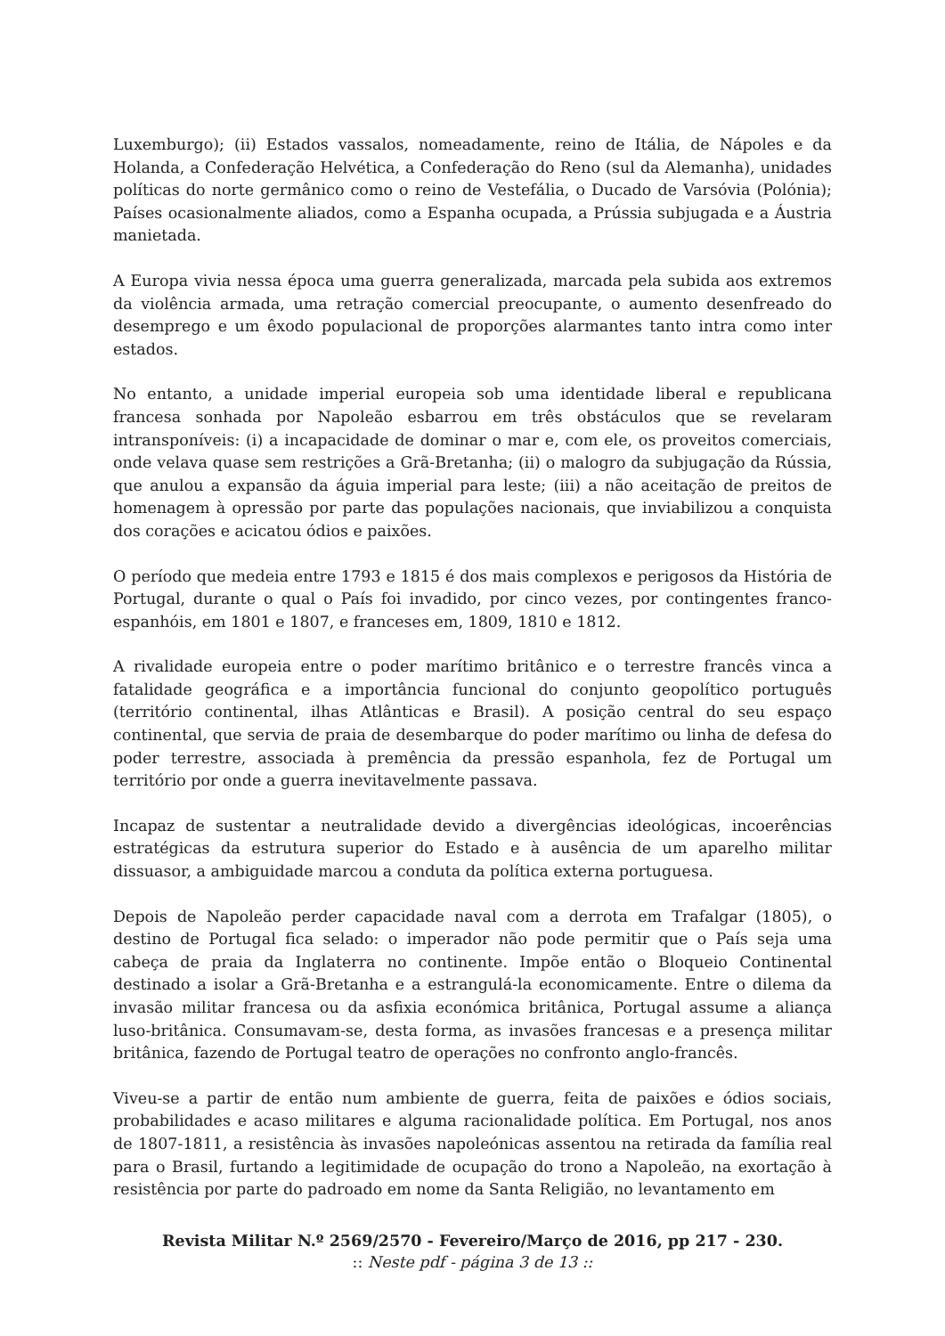Luxemburgo); (ii) Estados vassalos, nomeadamente, reino de Itália, de Nápoles e da Holanda, a Confederação Helvética, a Confederação do Reno (sul da Alemanha), unidades políticas do norte germânico como o reino de Vestefália, o Ducado de Varsóvia (Polónia); Países ocasionalmente aliados, como a Espanha ocupada, a Prússia subjugada e a Áustria manietada.
A Europa vivia nessa época uma guerra generalizada, marcada pela subida aos extremos da violência armada, uma retração comercial preocupante, o aumento desenfreado do desemprego e um êxodo populacional de proporções alarmantes tanto intra como inter estados.
No entanto, a unidade imperial europeia sob uma identidade liberal e republicana francesa sonhada por Napoleão esbarrou em três obstáculos que se revelaram intransponíveis: (i) a incapacidade de dominar o mar e, com ele, os proveitos comerciais, onde velava quase sem restrições a Grã-Bretanha; (ii) o malogro da subjugação da Rússia, que anulou a expansão da águia imperial para leste; (iii) a não aceitação de preitos de homenagem à opressão por parte das populações nacionais, que inviabilizou a conquista dos corações e acicatou ódios e paixões.
O período que medeia entre 1793 e 1815 é dos mais complexos e perigosos da História de Portugal, durante o qual o País foi invadido, por cinco vezes, por contingentes franco-espanhóis, em 1801 e 1807, e franceses em, 1809, 1810 e 1812.
A rivalidade europeia entre o poder marítimo britânico e o terrestre francês vinca a fatalidade geográfica e a importância funcional do conjunto geopolítico português (território continental, ilhas Atlânticas e Brasil). A posição central do seu espaço continental, que servia de praia de desembarque do poder marítimo ou linha de defesa do poder terrestre, associada à premência da pressão espanhola, fez de Portugal um território por onde a guerra inevitavelmente passava.
Incapaz de sustentar a neutralidade devido a divergências ideológicas, incoerências estratégicas da estrutura superior do Estado e à ausência de um aparelho militar dissuasor, a ambiguidade marcou a conduta da política externa portuguesa.
Depois de Napoleão perder capacidade naval com a derrota em Trafalgar (1805), o destino de Portugal fica selado: o imperador não pode permitir que o País seja uma cabeça de praia da Inglaterra no continente. Impõe então o Bloqueio Continental destinado a isolar a Grã-Bretanha e a estrangulá-la economicamente. Entre o dilema da invasão militar francesa ou da asfixia económica britânica, Portugal assume a aliança luso-britânica. Consumavam-se, desta forma, as invasões francesas e a presença militar britânica, fazendo de Portugal teatro de operações no confronto anglo-francês.
Viveu-se a partir de então num ambiente de guerra, feita de paixões e ódios sociais, probabilidades e acaso militares e alguma racionalidade política. Em Portugal, nos anos de 1807-1811, a resistência às invasões napoleónicas assentou na retirada da família real para o Brasil, furtando a legitimidade de ocupação do trono a Napoleão, na exortação à resistência por parte do padroado em nome da Santa Religião, no levantamento em
Revista Militar N.º 2569/2570 - Fevereiro/Março de 2016, pp 217 - 230.
:: Neste pdf - página 3 de 13 ::